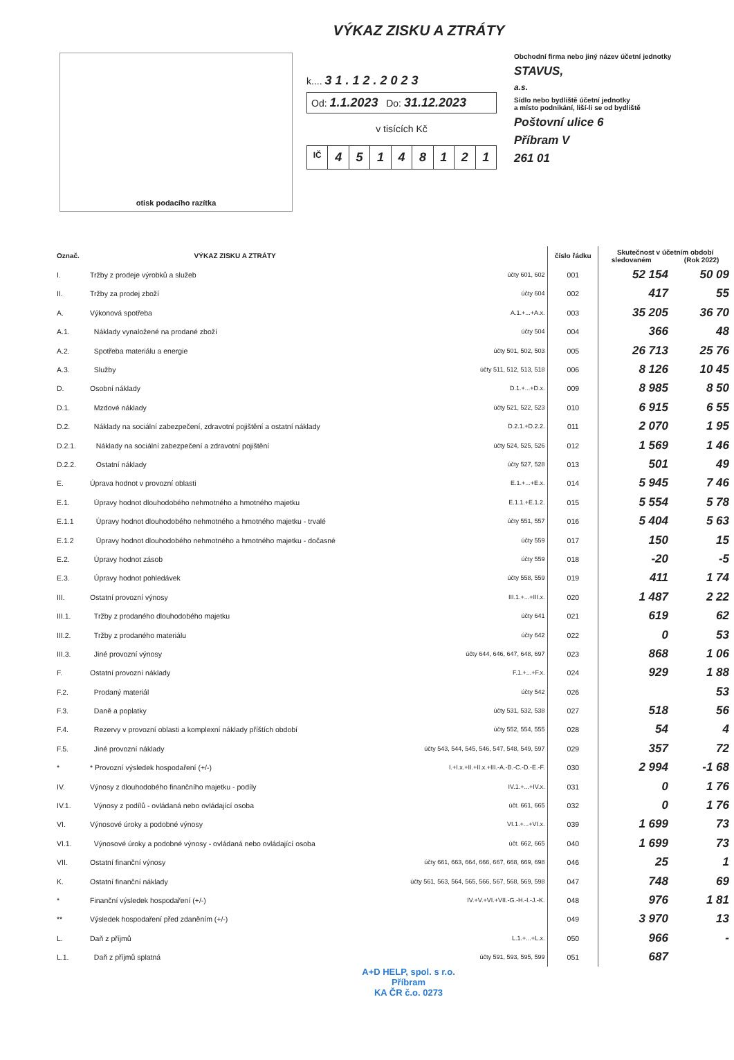VÝKAZ ZISKU A ZTRÁTY
otisk podacího razítka
k.... 3 1 . 1 2 . 2 0 2 3
Od: 1.1.2023 Do: 31.12.2023
v tisících Kč
IČ 45148121
Obchodní firma nebo jiný název účetní jednotky
STAVUS,
a.s.
Sídlo nebo bydliště účetní jednotky
a místo podnikání, liší-li se od bydliště
Poštovní ulice 6
Příbram V
261 01
| Označ. | VÝKAZ ZISKU A ZTRÁTY | | číslo řádku | Skutečnost v účetním období sledovaném (Rok 2022) | |
| --- | --- | --- | --- | --- | --- |
| I. | Tržby z prodeje výrobků a služeb | účty 601, 602 | 001 | 52 154 | 50 09 |
| II. | Tržby za prodej zboží | účty 604 | 002 | 417 | 55 |
| A. | Výkonová spotřeba | A.1.+...+A.x. | 003 | 35 205 | 36 70 |
| A.1. | Náklady vynaložené na prodané zboží | účty 504 | 004 | 366 | 48 |
| A.2. | Spotřeba materiálu a energie | účty 501, 502, 503 | 005 | 26 713 | 25 76 |
| A.3. | Služby | účty 511, 512, 513, 518 | 006 | 8 126 | 10 45 |
| D. | Osobní náklady | D.1.+...+D.x. | 009 | 8 985 | 8 50 |
| D.1. | Mzdové náklady | účty 521, 522, 523 | 010 | 6 915 | 6 55 |
| D.2. | Náklady na sociální zabezpečení, zdravotní pojištění a ostatní náklady | D.2.1.+D.2.2. | 011 | 2 070 | 1 95 |
| D.2.1. | Náklady na sociální zabezpečení a zdravotní pojištění | účty 524, 525, 526 | 012 | 1 569 | 1 46 |
| D.2.2. | Ostatní náklady | účty 527, 528 | 013 | 501 | 49 |
| E. | Úprava hodnot v provozní oblasti | E.1.+...+E.x. | 014 | 5 945 | 7 46 |
| E.1. | Úpravy hodnot dlouhodobého nehmotného a hmotného majetku | E.1.1.+E.1.2. | 015 | 5 554 | 5 78 |
| E.1.1 | Úpravy hodnot dlouhodobého nehmotného a hmotného majetku - trvalé | účty 551, 557 | 016 | 5 404 | 5 63 |
| E.1.2 | Úpravy hodnot dlouhodobého nehmotného a hmotného majetku - dočasné | účty 559 | 017 | 150 | 15 |
| E.2. | Úpravy hodnot zásob | účty 559 | 018 | -20 | -5 |
| E.3. | Úpravy hodnot pohledávek | účty 558, 559 | 019 | 411 | 1 74 |
| III. | Ostatní provozní výnosy | III.1.+...+III.x. | 020 | 1 487 | 2 22 |
| III.1. | Tržby z prodaného dlouhodobého majetku | účty 641 | 021 | 619 | 62 |
| III.2. | Tržby z prodaného materiálu | účty 642 | 022 | 0 | 53 |
| III.3. | Jiné provozní výnosy | účty 644, 646, 647, 648, 697 | 023 | 868 | 1 06 |
| F. | Ostatní provozní náklady | F.1.+...+F.x. | 024 | 929 | 1 88 |
| F.2. | Prodaný materiál | účty 542 | 026 | | 53 |
| F.3. | Daně a poplatky | účty 531, 532, 538 | 027 | 518 | 56 |
| F.4. | Rezervy v provozní oblasti a komplexní náklady příštích období | účty 552, 554, 555 | 028 | 54 | 4 |
| F.5. | Jiné provozní náklady | účty 543, 544, 545, 546, 547, 548, 549, 597 | 029 | 357 | 72 |
| * | * Provozní výsledek hospodaření (+/-) | I.+I.x.+II.+II.x.+III.-A.-B.-C.-D.-E.-F. | 030 | 2 994 | -1 68 |
| IV. | Výnosy z dlouhodobého finančního majetku - podíly | IV.1.+...+IV.x. | 031 | 0 | 1 76 |
| IV.1. | Výnosy z podílů - ovládaná nebo ovládající osoba | účt. 661, 665 | 032 | 0 | 1 76 |
| VI. | Výnosové úroky a podobné výnosy | VI.1.+...+VI.x. | 039 | 1 699 | 73 |
| VI.1. | Výnosové úroky a podobné výnosy - ovládaná nebo ovládající osoba | účt. 662, 665 | 040 | 1 699 | 73 |
| VII. | Ostatní finanční výnosy | účty 661, 663, 664, 666, 667, 668, 669, 698 | 046 | 25 | 1 |
| K. | Ostatní finanční náklady | účty 561, 563, 564, 565, 566, 567, 568, 569, 598 | 047 | 748 | 69 |
| * | Finanční výsledek hospodaření (+/-) | IV.+V.+VI.+VII.-G.-H.-I.-J.-K. | 048 | 976 | 1 81 |
| ** | Výsledek hospodaření před zdaněním (+/-) | | 049 | 3 970 | 13 |
| L. | Daň z příjmů | L.1.+...+L.x. | 050 | 966 | - |
| L.1. | Daň z příjmů splatná | účty 591, 593, 595, 599 | 051 | 687 | |
A+D HELP, spol. s r.o.
Příbram
KA ČR č.o. 0273